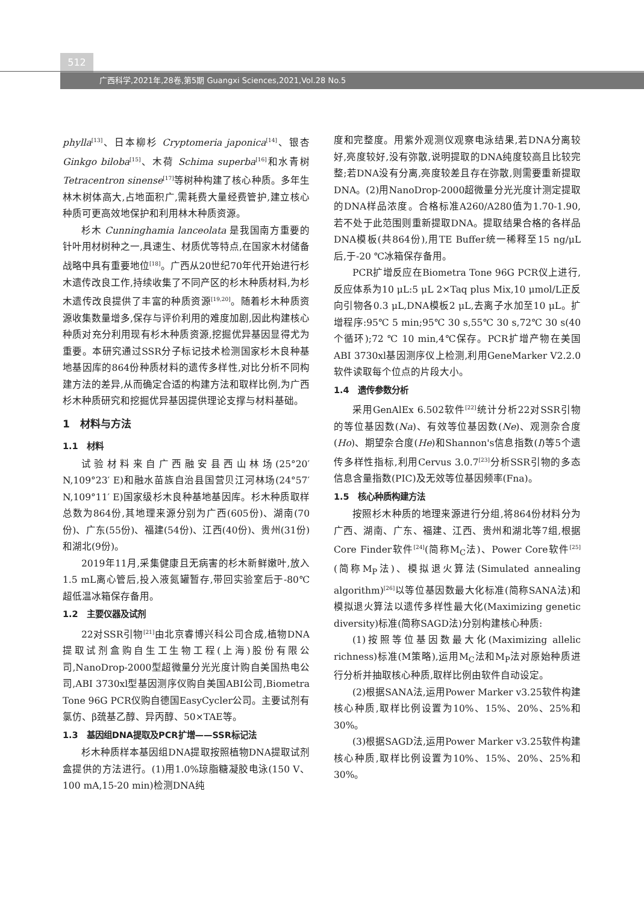512
广西科学,2021年,28卷,第5期 Guangxi Sciences,2021,Vol.28 No.5
phylla<sup>[13]</sup>、日本柳杉 Cryptomeria japonica<sup>[14]</sup>、银杏 Ginkgo biloba<sup>[15]</sup>、木荷 Schima superba<sup>[16]</sup>和水青树 Tetracentron sinense<sup>[17]</sup>等树种构建了核心种质。多年生林木树体高大,占地面积广,需耗费大量经费管护,建立核心种质可更高效地保护和利用林木种质资源。
杉木 Cunninghamia lanceolata 是我国南方重要的针叶用材树种之一,具速生、材质优等特点,在国家木材储备战略中具有重要地位<sup>[18]</sup>。广西从20世纪70年代开始进行杉木遗传改良工作,持续收集了不同产区的杉木种质材料,为杉木遗传改良提供了丰富的种质资源<sup>[19,20]</sup>。随着杉木种质资源收集数量增多,保存与评价利用的难度加剧,因此构建核心种质对充分利用现有杉木种质资源,挖掘优异基因显得尤为重要。本研究通过SSR分子标记技术检测国家杉木良种基地基因库的864份种质材料的遗传多样性,对比分析不同构建方法的差异,从而确定合适的构建方法和取样比例,为广西杉木种质研究和挖掘优异基因提供理论支撑与材料基础。
1　材料与方法
1.1　材料
试验材料来自广西融安县西山林场(25°20′ N,109°23′ E)和融水苗族自治县国营贝江河林场(24°57′ N,109°11′ E)国家级杉木良种基地基因库。杉木种质取样总数为864份,其地理来源分别为广西(605份)、湖南(70份)、广东(55份)、福建(54份)、江西(40份)、贵州(31份)和湖北(9份)。
2019年11月,采集健康且无病害的杉木新鲜嫩叶,放入1.5 mL离心管后,投入液氮罐暂存,带回实验室后于-80℃超低温冰箱保存备用。
1.2　主要仪器及试剂
22对SSR引物<sup>[21]</sup>由北京睿博兴科公司合成,植物DNA提取试剂盒购自生工生物工程(上海)股份有限公司,NanoDrop-2000型超微量分光光度计购自美国热电公司,ABI 3730xl型基因测序仪购自美国ABI公司,Biometra Tone 96G PCR仪购自德国EasyCycler公司。主要试剂有氯仿、β巯基乙醇、异丙醇、50×TAE等。
1.3　基因组DNA提取及PCR扩增——SSR标记法
杉木种质样本基因组DNA提取按照植物DNA提取试剂盒提供的方法进行。(1)用1.0%琼脂糖凝胶电泳(150 V、100 mA,15-20 min)检测DNA纯
度和完整度。用紫外观测仪观察电泳结果,若DNA分离较好,亮度较好,没有弥散,说明提取的DNA纯度较高且比较完整;若DNA没有分离,亮度较差且存在弥散,则需要重新提取DNA。(2)用NanoDrop-2000超微量分光光度计测定提取的DNA样品浓度。合格标准A260/A280值为1.70-1.90,若不处于此范围则重新提取DNA。提取结果合格的各样品DNA模板(共864份),用TE Buffer统一稀释至15 ng/μL后,于-20 ℃冰箱保存备用。
PCR扩增反应在Biometra Tone 96G PCR仪上进行,反应体系为10 μL:5 μL 2×Taq plus Mix,10 μmol/L正反向引物各0.3 μL,DNA模板2 μL,去离子水加至10 μL。扩增程序:95℃ 5 min;95℃ 30 s,55℃ 30 s,72℃ 30 s(40个循环);72 ℃ 10 min,4℃保存。PCR扩增产物在美国ABI 3730xl基因测序仪上检测,利用GeneMarker V2.2.0软件读取每个位点的片段大小。
1.4　遗传参数分析
采用GenAlEx 6.502软件<sup>[22]</sup>统计分析22对SSR引物的等位基因数(Na)、有效等位基因数(Ne)、观测杂合度(Ho)、期望杂合度(He)和Shannon's信息指数(I)等5个遗传多样性指标,利用Cervus 3.0.7<sup>[23]</sup>分析SSR引物的多态信息含量指数(PIC)及无效等位基因频率(Fna)。
1.5　核心种质构建方法
按照杉木种质的地理来源进行分组,将864份材料分为广西、湖南、广东、福建、江西、贵州和湖北等7组,根据Core Finder软件<sup>[24]</sup>(简称M<sub>C</sub>法)、Power Core软件<sup>[25]</sup>(简称M<sub>P</sub>法)、模拟退火算法(Simulated annealing algorithm)<sup>[26]</sup>以等位基因数最大化标准(简称SANA法)和模拟退火算法以遗传多样性最大化(Maximizing genetic diversity)标准(简称SAGD法)分别构建核心种质:
(1)按照等位基因数最大化(Maximizing allelic richness)标准(M策略),运用M<sub>C</sub>法和M<sub>P</sub>法对原始种质进行分析并抽取核心种质,取样比例由软件自动设定。
(2)根据SANA法,运用Power Marker v3.25软件构建核心种质,取样比例设置为10%、15%、20%、25%和30%。
(3)根据SAGD法,运用Power Marker v3.25软件构建核心种质,取样比例设置为10%、15%、20%、25%和30%。